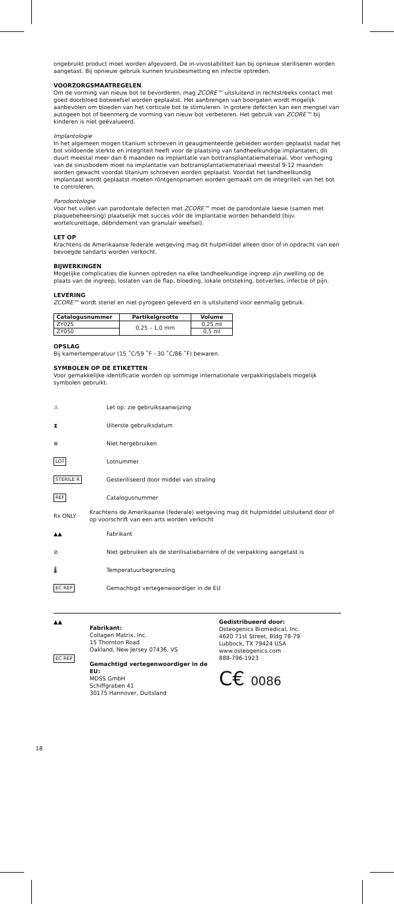ongebruikt product moet worden afgevoerd. De in-vivostabiliteit kan bij opnieuw steriliseren worden aangetast. Bij opnieuw gebruik kunnen kruisbesmetting en infectie optreden.
VOORZORGSMAATREGELEN
Om de vorming van nieuw bot te bevorderen, mag ZCORE™ uitsluitend in rechtstreeks contact met goed doorbloed botweefsel worden geplaatst. Het aanbrengen van boorgaten wordt mogelijk aanbevolen om bloeden van het corticale bot te stimuleren. In grotere defecten kan een mengsel van autogeen bot of beenmerg de vorming van nieuw bot verbeteren. Het gebruik van ZCORE™ bij kinderen is niet geëvalueerd.
Implantologie
In het algemeen mogen titanium schroeven in geaugmenteerde gebieden worden geplaatst nadat het bot voldoende sterkte en integriteit heeft voor de plaatsing van tandheelkundige implantaten; dit duurt meestal meer dan 6 maanden na implantatie van bottransplantatiemateriaal. Voor verhoging van de sinusbodem moet na implantatie van bottransplantatiemateriaal meestal 9-12 maanden worden gewacht voordat titanium schroeven worden geplaatst. Voordat het tandheelkundig implantaat wordt geplaatst moeten röntgenopnamen worden gemaakt om de integriteit van het bot te controleren.
Parodontologie
Voor het vullen van parodontale defecten met ZCORE™ moet de parodontale laesie (samen met plaquebeheersing) plaatselijk met succes vóór de implantatie worden behandeld (bijv. wortelcurettage, débridement van granulair weefsel).
LET OP
Krachtens de Amerikaanse federale wetgeving mag dit hulpmiddel alleen door of in opdracht van een bevoegde tandarts worden verkocht.
BIJWERKINGEN
Mogelijke complicaties die kunnen optreden na elke tandheelkundige ingreep zijn zwelling op de plaats van de ingreep, loslaten van de flap, bloeding, lokale ontsteking, botverlies, infectie of pijn.
LEVERING
ZCORE™ wordt steriel en niet-pyrogeen geleverd en is uitsluitend voor eenmalig gebruik.
| Catalogusnummer | Partikelgrootte | Volume |
| --- | --- | --- |
| ZY025 | 0,25 – 1,0 mm | 0,25 ml |
| ZY050 | | 0,5 ml |
OPSLAG
Bij kamertemperatuur (15 ˚C/59 ˚F - 30 ˚C/86 ˚F) bewaren.
SYMBOLEN OP DE ETIKETTEN
Voor gemakkelijke identificatie worden op sommige internationale verpakkingslabels mogelijk symbolen gebruikt.
⚠ Let op: zie gebruiksaanwijzing
⧗ Uiterste gebruiksdatum
⊗ Niet hergebruiken
LOT Lotnummer
STERILE R Gesteriliseerd door middel van straling
REF Catalogusnummer
Rx ONLY Krachtens de Amerikaanse (federale) wetgeving mag dit hulpmiddel uitsluitend door of op voorschrift van een arts worden verkocht
▲▲ Fabrikant
⊘ Niet gebruiken als de sterilisatiebarrière of de verpakking aangetast is
🌡 Temperatuurbegrenziing
EC REP Gemachtigd vertegenwoordiger in de EU
▲▲
EC REP
Fabrikant:
Collagen Matrix, Inc.
15 Thornton Road
Oakland, New Jersey 07436, VS
Gemachtigd vertegenwoordiger in de EU:
MDSS GmbH
Schiffgraben 41
30175 Hannover, Duitsland
Gedistribueerd door:
Osteogenics Biomedical, Inc.
4620 71st Street, Bldg 78-79
Lubbock, TX 79424 USA
www.osteogenics.com
888-796-1923
C€ 0086
18